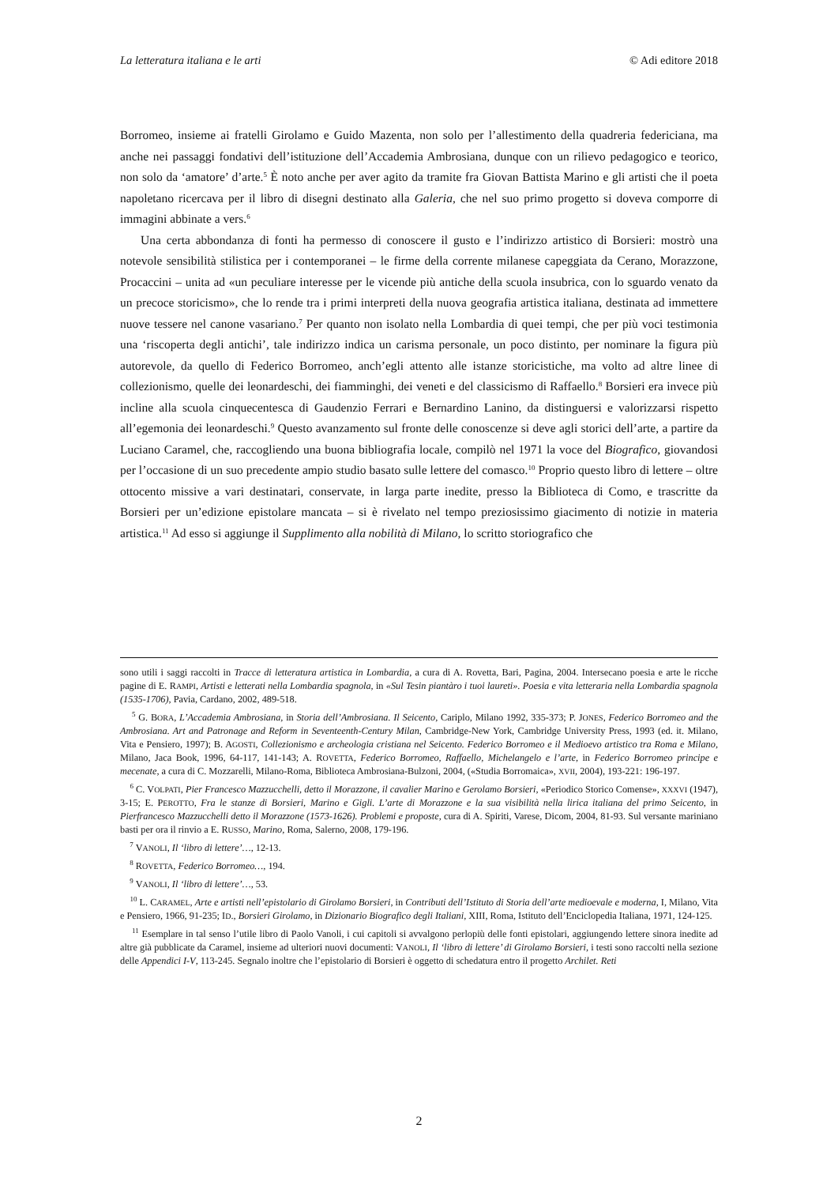La letteratura italiana e le arti © Adi editore 2018
Borromeo, insieme ai fratelli Girolamo e Guido Mazenta, non solo per l’allestimento della quadreria federiciana, ma anche nei passaggi fondativi dell’istituzione dell’Accademia Ambrosiana, dunque con un rilievo pedagogico e teorico, non solo da ‘amatore’ d’arte.<sup>5</sup> È noto anche per aver agito da tramite fra Giovan Battista Marino e gli artisti che il poeta napoletano ricercava per il libro di disegni destinato alla Galeria, che nel suo primo progetto si doveva comporre di immagini abbinate a vers.<sup>6</sup>
Una certa abbondanza di fonti ha permesso di conoscere il gusto e l’indirizzo artistico di Borsieri: mostrò una notevole sensibilità stilistica per i contemporanei – le firme della corrente milanese capeggiata da Cerano, Morazzone, Procaccini – unita ad «un peculiare interesse per le vicende più antiche della scuola insubrica, con lo sguardo venato da un precoce storicismo», che lo rende tra i primi interpreti della nuova geografia artistica italiana, destinata ad immettere nuove tessere nel canone vasariano.<sup>7</sup> Per quanto non isolato nella Lombardia di quei tempi, che per più voci testimonia una ‘riscoperta degli antichi’, tale indirizzo indica un carisma personale, un poco distinto, per nominare la figura più autorevole, da quello di Federico Borromeo, anch’egli attento alle istanze storicistiche, ma volto ad altre linee di collezionismo, quelle dei leonardeschi, dei fiamminghi, dei veneti e del classicismo di Raffaello.<sup>8</sup> Borsieri era invece più incline alla scuola cinquecentesca di Gaudenzio Ferrari e Bernardino Lanino, da distinguersi e valorizzarsi rispetto all’egemonia dei leonardeschi.<sup>9</sup> Questo avanzamento sul fronte delle conoscenze si deve agli storici dell’arte, a partire da Luciano Caramel, che, raccogliendo una buona bibliografia locale, compilò nel 1971 la voce del Biografico, giovandosi per l’occasione di un suo precedente ampio studio basato sulle lettere del comasco.<sup>10</sup> Proprio questo libro di lettere – oltre ottocento missive a vari destinatari, conservate, in larga parte inedite, presso la Biblioteca di Como, e trascritte da Borsieri per un’edizione epistolare mancata – si è rivelato nel tempo preziosissimo giacimento di notizie in materia artistica.<sup>11</sup> Ad esso si aggiunge il Supplimento alla nobilità di Milano, lo scritto storiografico che
sono utili i saggi raccolti in Tracce di letteratura artistica in Lombardia, a cura di A. Rovetta, Bari, Pagina, 2004. Intersecano poesia e arte le ricche pagine di E. RAMPI, Artisti e letterati nella Lombardia spagnola, in «Sul Tesin piantàro i tuoi laureti». Poesia e vita letteraria nella Lombardia spagnola (1535-1706), Pavia, Cardano, 2002, 489-518.
<sup>5</sup> G. BORA, L’Accademia Ambrosiana, in Storia dell’Ambrosiana. Il Seicento, Cariplo, Milano 1992, 335-373; P. JONES, Federico Borromeo and the Ambrosiana. Art and Patronage and Reform in Seventeenth-Century Milan, Cambridge-New York, Cambridge University Press, 1993 (ed. it. Milano, Vita e Pensiero, 1997); B. AGOSTI, Collezionismo e archeologia cristiana nel Seicento. Federico Borromeo e il Medioevo artistico tra Roma e Milano, Milano, Jaca Book, 1996, 64-117, 141-143; A. ROVETTA, Federico Borromeo, Raffaello, Michelangelo e l’arte, in Federico Borromeo principe e mecenate, a cura di C. Mozzarelli, Milano-Roma, Biblioteca Ambrosiana-Bulzoni, 2004, («Studia Borromaica», XVII, 2004), 193-221: 196-197.
<sup>6</sup> C. VOLPATI, Pier Francesco Mazzucchelli, detto il Morazzone, il cavalier Marino e Gerolamo Borsieri, «Periodico Storico Comense», XXXVI (1947), 3-15; E. PEROTTO, Fra le stanze di Borsieri, Marino e Gigli. L’arte di Morazzone e la sua visibilità nella lirica italiana del primo Seicento, in Pierfrancesco Mazzucchelli detto il Morazzone (1573-1626). Problemi e proposte, cura di A. Spiriti, Varese, Dicom, 2004, 81-93. Sul versante mariniano basti per ora il rinvio a E. RUSSO, Marino, Roma, Salerno, 2008, 179-196.
<sup>7</sup> VANOLI, Il ‘libro di lettere’…, 12-13.
<sup>8</sup> ROVETTA, Federico Borromeo…, 194.
<sup>9</sup> VANOLI, Il ‘libro di lettere’…, 53.
<sup>10</sup> L. CARAMEL, Arte e artisti nell’epistolario di Girolamo Borsieri, in Contributi dell’Istituto di Storia dell’arte medioevale e moderna, I, Milano, Vita e Pensiero, 1966, 91-235; ID., Borsieri Girolamo, in Dizionario Biografico degli Italiani, XIII, Roma, Istituto dell’Enciclopedia Italiana, 1971, 124-125.
<sup>11</sup> Esemplare in tal senso l’utile libro di Paolo Vanoli, i cui capitoli si avvalgono perlopiù delle fonti epistolari, aggiungendo lettere sinora inedite ad altre già pubblicate da Caramel, insieme ad ulteriori nuovi documenti: VANOLI, Il ‘libro di lettere’ di Girolamo Borsieri, i testi sono raccolti nella sezione delle Appendici I-V, 113-245. Segnalo inoltre che l’epistolario di Borsieri è oggetto di schedatura entro il progetto Archilet. Reti
2